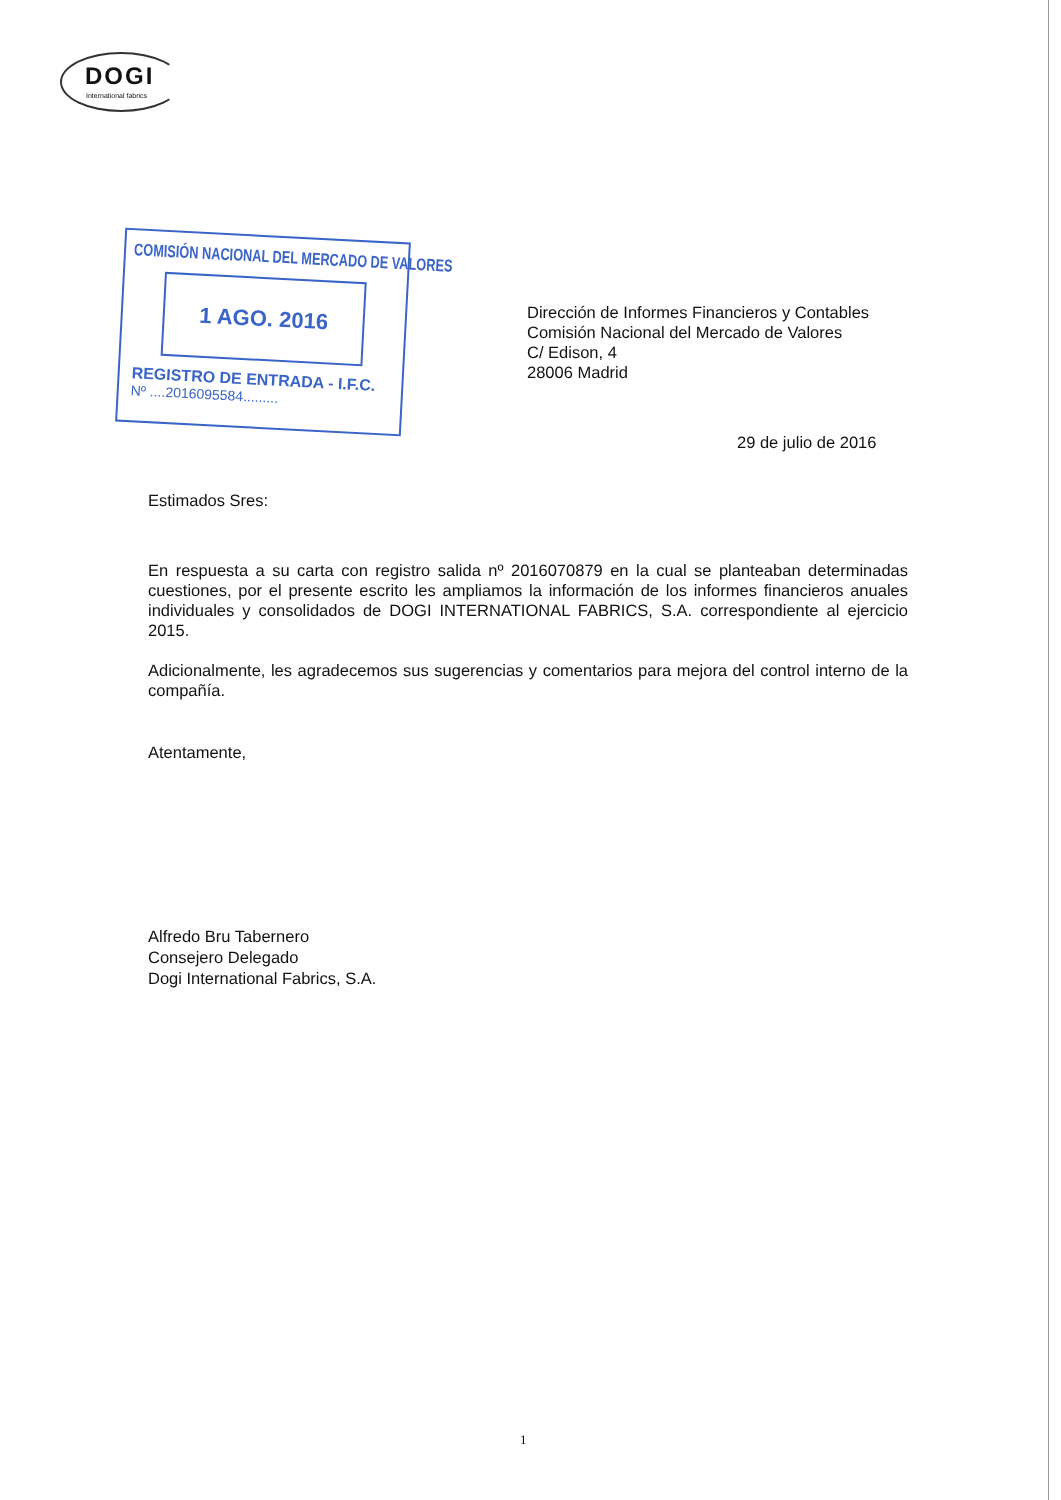DOGI
International fabrics
COMISIÓN NACIONAL DEL MERCADO DE VALORES
1 AGO. 2016
REGISTRO DE ENTRADA - I.F.C.
Nº ....2016095584.........
Dirección de Informes Financieros y Contables
Comisión Nacional del Mercado de Valores
C/ Edison, 4
28006 Madrid
29 de julio de 2016
Estimados Sres:
En respuesta a su carta con registro salida nº 2016070879 en la cual se planteaban determinadas cuestiones, por el presente escrito les ampliamos la información de los informes financieros anuales individuales y consolidados de DOGI INTERNATIONAL FABRICS, S.A. correspondiente al ejercicio 2015.
Adicionalmente, les agradecemos sus sugerencias y comentarios para mejora del control interno de la compañía.
Atentamente,
Alfredo Bru Tabernero
Consejero Delegado
Dogi International Fabrics, S.A.
1